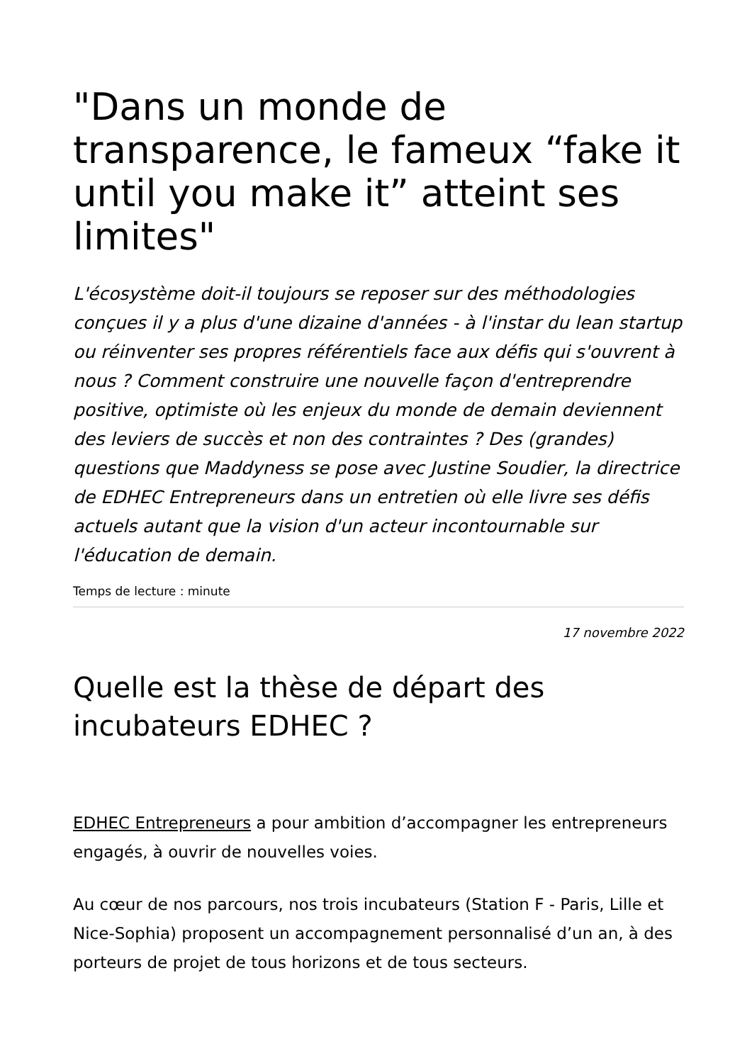"Dans un monde de transparence, le fameux “fake it until you make it” atteint ses limites"
L'écosystème doit-il toujours se reposer sur des méthodologies conçues il y a plus d'une dizaine d'années - à l'instar du lean startup ou réinventer ses propres référentiels face aux défis qui s'ouvrent à nous ? Comment construire une nouvelle façon d'entreprendre positive, optimiste où les enjeux du monde de demain deviennent des leviers de succès et non des contraintes ? Des (grandes) questions que Maddyness se pose avec Justine Soudier, la directrice de EDHEC Entrepreneurs dans un entretien où elle livre ses défis actuels autant que la vision d'un acteur incontournable sur l'éducation de demain.
Temps de lecture : minute
17 novembre 2022
Quelle est la thèse de départ des incubateurs EDHEC ?
EDHEC Entrepreneurs a pour ambition d’accompagner les entrepreneurs engagés, à ouvrir de nouvelles voies.
Au cœur de nos parcours, nos trois incubateurs (Station F - Paris, Lille et Nice-Sophia) proposent un accompagnement personnalisé d’un an, à des porteurs de projet de tous horizons et de tous secteurs.